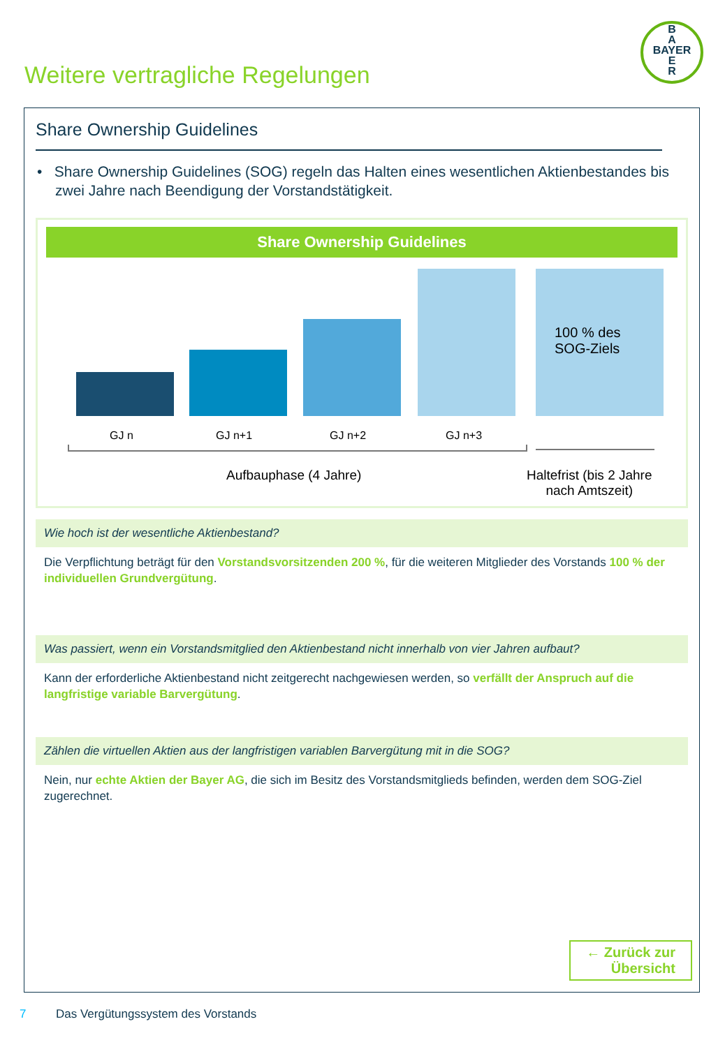Weitere vertragliche Regelungen
B
A
BAYER
E
R
Share Ownership Guidelines
• Share Ownership Guidelines (SOG) regeln das Halten eines wesentlichen Aktienbestandes bis zwei Jahre nach Beendigung der Vorstandstätigkeit.
Share Ownership Guidelines
100 % des
SOG-Ziels
GJ n GJ n+1 GJ n+2 GJ n+3
Aufbauphase (4 Jahre)
Haltefrist (bis 2 Jahre
nach Amtszeit)
Wie hoch ist der wesentliche Aktienbestand?
Die Verpflichtung beträgt für den Vorstandsvorsitzenden 200 %, für die weiteren Mitglieder des Vorstands 100 % der individuellen Grundvergütung.
Was passiert, wenn ein Vorstandsmitglied den Aktienbestand nicht innerhalb von vier Jahren aufbaut?
Kann der erforderliche Aktienbestand nicht zeitgerecht nachgewiesen werden, so verfällt der Anspruch auf die langfristige variable Barvergütung.
Zählen die virtuellen Aktien aus der langfristigen variablen Barvergütung mit in die SOG?
Nein, nur echte Aktien der Bayer AG, die sich im Besitz des Vorstandsmitglieds befinden, werden dem SOG-Ziel zugerechnet.
← Zurück zur
Übersicht
7 Das Vergütungssystem des Vorstands